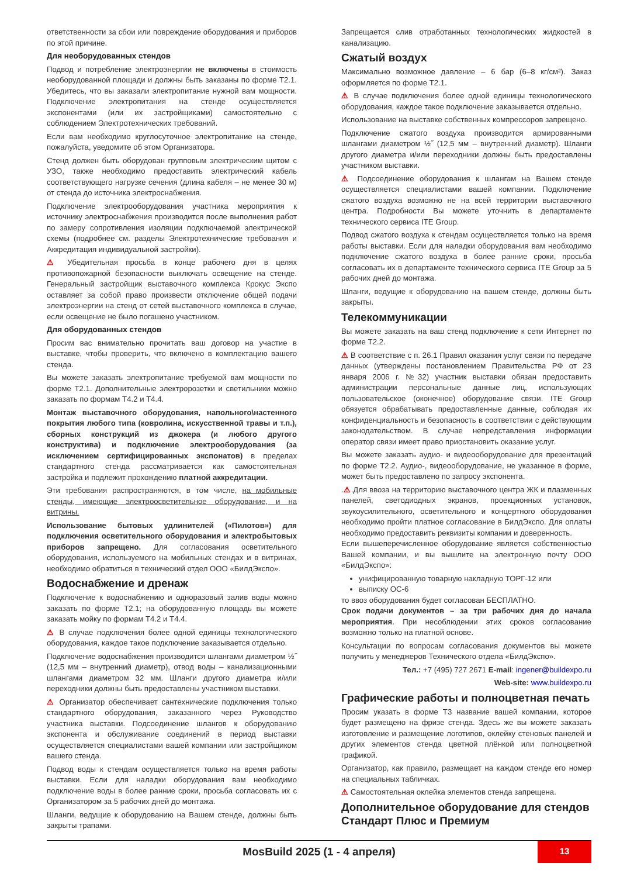ответственности за сбои или повреждение оборудования и приборов по этой причине.
Для необорудованных стендов
Подвод и потребление электроэнергии не включены в стоимость необорудованной площади и должны быть заказаны по форме Т2.1. Убедитесь, что вы заказали электропитание нужной вам мощности. Подключение электропитания на стенде осуществляется экспонентами (или их застройщиками) самостоятельно с соблюдением Электротехнических требований.
Если вам необходимо круглосуточное электропитание на стенде, пожалуйста, уведомите об этом Организатора.
Стенд должен быть оборудован групповым электрическим щитом с УЗО, также необходимо предоставить электрический кабель соответствующего нагрузке сечения (длина кабеля – не менее 30 м) от стенда до источника электроснабжения.
Подключение электрооборудования участника мероприятия к источнику электроснабжения производится после выполнения работ по замеру сопротивления изоляции подключаемой электрической схемы (подробнее см. разделы Электротехнические требования и Аккредитация индивидуальной застройки).
⚠ Убедительная просьба в конце рабочего дня в целях противопожарной безопасности выключать освещение на стенде. Генеральный застройщик выставочного комплекса Крокус Экспо оставляет за собой право произвести отключение общей подачи электроэнергии на стенд от сетей выставочного комплекса в случае, если освещение не было погашено участником.
Для оборудованных стендов
Просим вас внимательно прочитать ваш договор на участие в выставке, чтобы проверить, что включено в комплектацию вашего стенда.
Вы можете заказать электропитание требуемой вам мощности по форме Т2.1. Дополнительные электророзетки и светильники можно заказать по формам Т4.2 и Т4.4.
Монтаж выставочного оборудования, напольного\настенного покрытия любого типа (ковролина, искусственной травы и т.п.), сборных конструкций из джокера (и любого другого конструктива) и подключение электрооборудования (за исключением сертифицированных экспонатов) в пределах стандартного стенда рассматривается как самостоятельная застройка и подлежит прохождению платной аккредитации.
Эти требования распространяются, в том числе, на мобильные стенды, имеющие электроосветительное оборудование, и на витрины.
Использование бытовых удлинителей («Пилотов») для подключения осветительного оборудования и электробытовых приборов запрещено. Для согласования осветительного оборудования, используемого на мобильных стендах и в витринах, необходимо обратиться в технический отдел ООО «БилдЭкспо».
Водоснабжение и дренаж
Подключение к водоснабжению и одноразовый залив воды можно заказать по форме Т2.1; на оборудованную площадь вы можете заказать мойку по формам Т4.2 и Т4.4.
⚠ В случае подключения более одной единицы технологического оборудования, каждое такое подключение заказывается отдельно.
Подключение водоснабжения производится шлангами диаметром ½˝ (12,5 мм – внутренний диаметр), отвод воды – канализационными шлангами диаметром 32 мм. Шланги другого диаметра и/или переходники должны быть предоставлены участником выставки.
⚠ Организатор обеспечивает сантехнические подключения только стандартного оборудования, заказанного через Руководство участника выставки. Подсоединение шлангов к оборудованию экспонента и обслуживание соединений в период выставки осуществляется специалистами вашей компании или застройщиком вашего стенда.
Подвод воды к стендам осуществляется только на время работы выставки. Если для наладки оборудования вам необходимо подключение воды в более ранние сроки, просьба согласовать их с Организатором за 5 рабочих дней до монтажа.
Шланги, ведущие к оборудованию на Вашем стенде, должны быть закрыты трапами.
Запрещается слив отработанных технологических жидкостей в канализацию.
Сжатый воздух
Максимально возможное давление – 6 бар (6–8 кг/см²). Заказ оформляется по форме Т2.1.
⚠ В случае подключения более одной единицы технологического оборудования, каждое такое подключение заказывается отдельно.
Использование на выставке собственных компрессоров запрещено.
Подключение сжатого воздуха производится армированными шлангами диаметром ½˝ (12,5 мм – внутренний диаметр). Шланги другого диаметра и/или переходники должны быть предоставлены участником выставки.
⚠ Подсоединение оборудования к шлангам на Вашем стенде осуществляется специалистами вашей компании. Подключение сжатого воздуха возможно не на всей территории выставочного центра. Подробности Вы можете уточнить в департаменте технического сервиса ITE Group.
Подвод сжатого воздуха к стендам осуществляется только на время работы выставки. Если для наладки оборудования вам необходимо подключение сжатого воздуха в более ранние сроки, просьба согласовать их в департаменте технического сервиса ITE Group за 5 рабочих дней до монтажа.
Шланги, ведущие к оборудованию на вашем стенде, должны быть закрыты.
Телекоммуникации
Вы можете заказать на ваш стенд подключение к сети Интернет по форме Т2.2.
⚠ В соответствие с п. 26.1 Правил оказания услуг связи по передаче данных (утверждены постановлением Правительства РФ от 23 января 2006 г. №32) участник выставки обязан предоставить администрации персональные данные лиц, использующих пользовательское (оконечное) оборудование связи. ITE Group обязуется обрабатывать предоставленные данные, соблюдая их конфиденциальность и безопасность в соответствии с действующим законодательством. В случае непредставления информации оператор связи имеет право приостановить оказание услуг.
Вы можете заказать аудио- и видеооборудование для презентаций по форме Т2.2. Аудио-, видеооборудование, не указанное в форме, может быть предоставлено по запросу экспонента.
.⚠.Для ввоза на территорию выставочного центра ЖК и плазменных панелей, светодиодных экранов, проекционных установок, звукоусилительного, осветительного и концертного оборудования необходимо пройти платное согласование в БилдЭкспо. Для оплаты необходимо предоставить реквизиты компании и доверенность.
Если вышеперечисленное оборудование является собственностью Вашей компании, и вы вышлите на электронную почту ООО «БилдЭкспо»:
унифицированную товарную накладную ТОРГ-12 или
выписку ОС-6
то ввоз оборудования будет согласован БЕСПЛАТНО.
Срок подачи документов – за три рабочих дня до начала мероприятия. При несоблюдении этих сроков согласование возможно только на платной основе.
Консультации по вопросам согласования документов вы можете получить у менеджеров Технического отдела «БилдЭкспо».
Тел.: +7 (495) 727 2671 E-mail: ingener@buildexpo.ru
Web-site: www.buildexpo.ru
Графические работы и полноцветная печать
Просим указать в форме Т3 название вашей компании, которое будет размещено на фризе стенда. Здесь же вы можете заказать изготовление и размещение логотипов, оклейку стеновых панелей и других элементов стенда цветной плёнкой или полноцветной графикой.
Организатор, как правило, размещает на каждом стенде его номер на специальных табличках.
⚠ Самостоятельная оклейка элементов стенда запрещена.
Дополнительное оборудование для стендов Стандарт Плюс и Премиум
MosBuild 2025 (1 - 4 апреля)
13